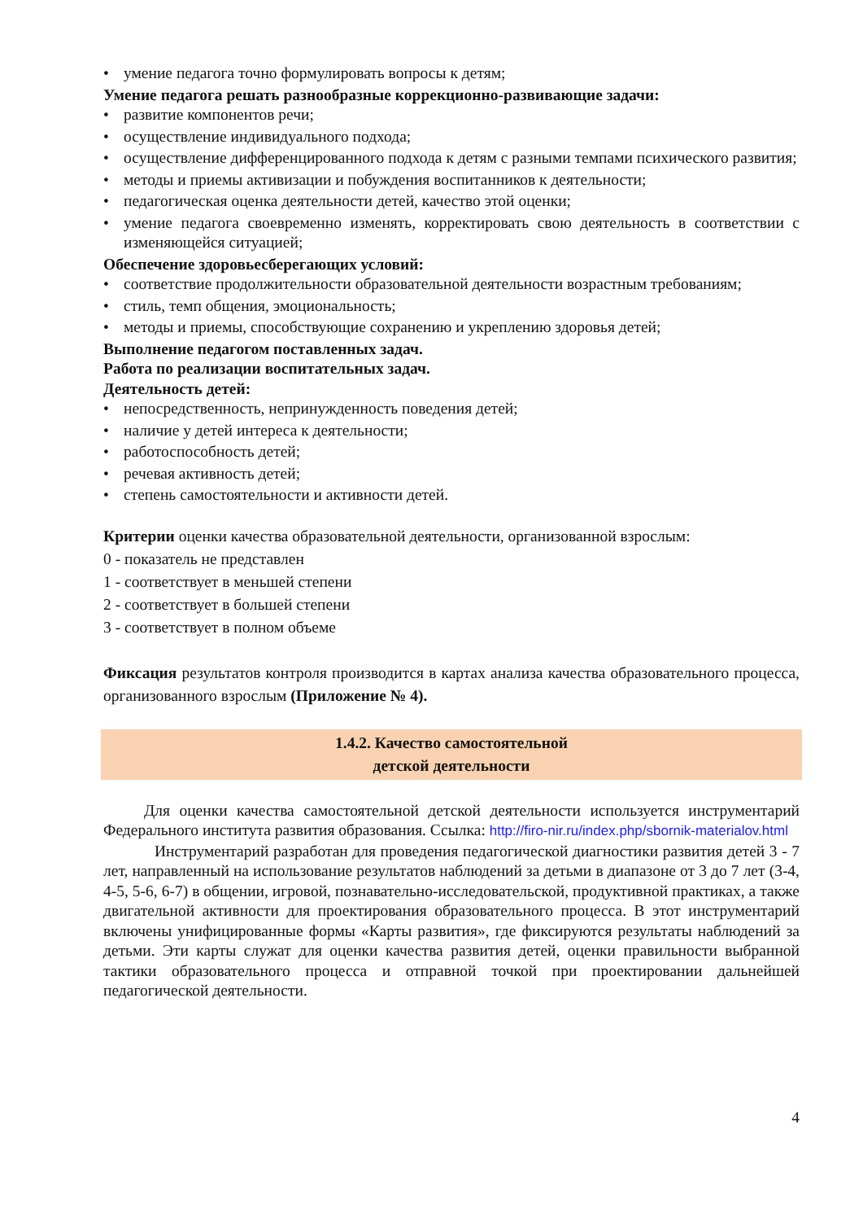• умение педагога точно формулировать вопросы к детям;
Умение педагога решать разнообразные коррекционно-развивающие задачи:
• развитие компонентов речи;
• осуществление индивидуального подхода;
• осуществление дифференцированного подхода к детям с разными темпами психического развития;
• методы и приемы активизации и побуждения воспитанников к деятельности;
• педагогическая оценка деятельности детей, качество этой оценки;
• умение педагога своевременно изменять, корректировать свою деятельность в соответствии с изменяющейся ситуацией;
Обеспечение здоровьесберегающих условий:
• соответствие продолжительности образовательной деятельности возрастным требованиям;
• стиль, темп общения, эмоциональность;
• методы и приемы, способствующие сохранению и укреплению здоровья детей;
Выполнение педагогом поставленных задач.
Работа по реализации воспитательных задач.
Деятельность детей:
• непосредственность, непринужденность поведения детей;
• наличие у детей интереса к деятельности;
• работоспособность детей;
• речевая активность детей;
• степень самостоятельности и активности детей.
Критерии оценки качества образовательной деятельности, организованной взрослым:
0 - показатель не представлен
1 - соответствует в меньшей степени
2 - соответствует в большей степени
3 - соответствует в полном объеме
Фиксация результатов контроля производится в картах анализа качества образовательного процесса, организованного взрослым (Приложение № 4).
1.4.2. Качество самостоятельной
детской деятельности
Для оценки качества самостоятельной детской деятельности используется инструментарий Федерального института развития образования. Ссылка: http://firo-nir.ru/index.php/sbornik-materialov.html
Инструментарий разработан для проведения педагогической диагностики развития детей 3 - 7 лет, направленный на использование результатов наблюдений за детьми в диапазоне от 3 до 7 лет (3-4, 4-5, 5-6, 6-7) в общении, игровой, познавательно-исследовательской, продуктивной практиках, а также двигательной активности для проектирования образовательного процесса. В этот инструментарий включены унифицированные формы «Карты развития», где фиксируются результаты наблюдений за детьми. Эти карты служат для оценки качества развития детей, оценки правильности выбранной тактики образовательного процесса и отправной точкой при проектировании дальнейшей педагогической деятельности.
4